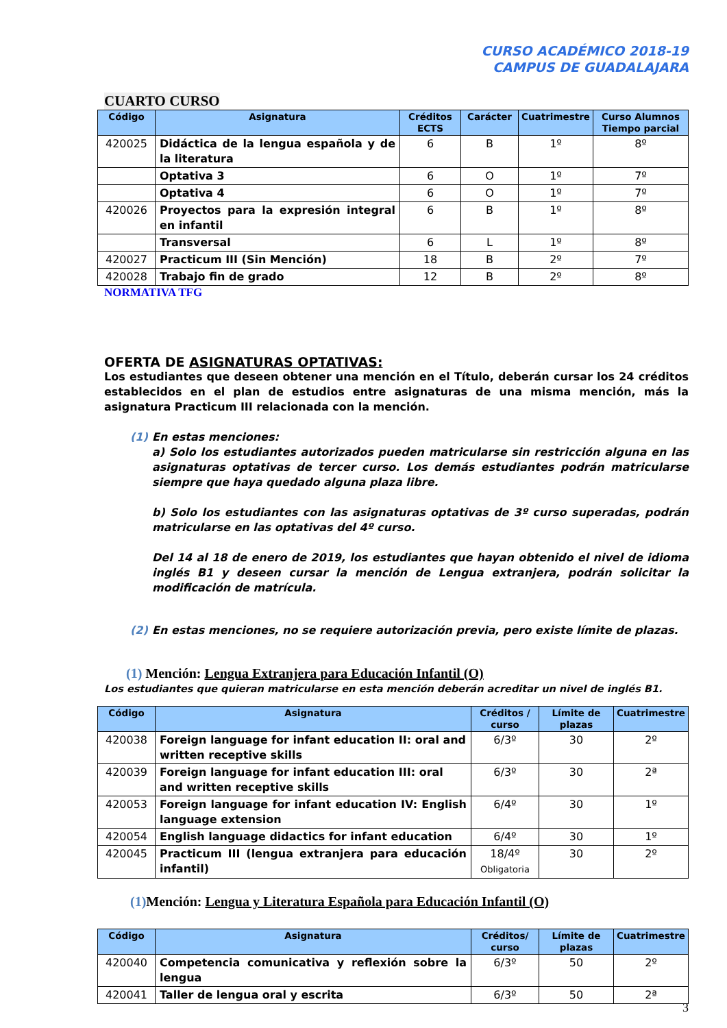CURSO ACADÉMICO 2018-19
CAMPUS DE GUADALAJARA
CUARTO CURSO
| Código | Asignatura | Créditos ECTS | Carácter | Cuatrimestre | Curso Alumnos Tiempo parcial |
| --- | --- | --- | --- | --- | --- |
| 420025 | Didáctica de la lengua española y de la literatura | 6 | B | 1º | 8º |
| | Optativa 3 | 6 | O | 1º | 7º |
| | Optativa 4 | 6 | O | 1º | 7º |
| 420026 | Proyectos para la expresión integral en infantil | 6 | B | 1º | 8º |
| | Transversal | 6 | L | 1º | 8º |
| 420027 | Practicum III (Sin Mención) | 18 | B | 2º | 7º |
| 420028 | Trabajo fin de grado | 12 | B | 2º | 8º |
NORMATIVA TFG
OFERTA DE ASIGNATURAS OPTATIVAS:
Los estudiantes que deseen obtener una mención en el Título, deberán cursar los 24 créditos establecidos en el plan de estudios entre asignaturas de una misma mención, más la asignatura Practicum III relacionada con la mención.
(1) En estas menciones:
a) Solo los estudiantes autorizados pueden matricularse sin restricción alguna en las asignaturas optativas de tercer curso. Los demás estudiantes podrán matricularse siempre que haya quedado alguna plaza libre.
b) Solo los estudiantes con las asignaturas optativas de 3º curso superadas, podrán matricularse en las optativas del 4º curso.
Del 14 al 18 de enero de 2019, los estudiantes que hayan obtenido el nivel de idioma inglés B1 y deseen cursar la mención de Lengua extranjera, podrán solicitar la modificación de matrícula.
(2) En estas menciones, no se requiere autorización previa, pero existe límite de plazas.
(1) Mención: Lengua Extranjera para Educación Infantil (O)
Los estudiantes que quieran matricularse en esta mención deberán acreditar un nivel de inglés B1.
| Código | Asignatura | Créditos / curso | Límite de plazas | Cuatrimestre |
| --- | --- | --- | --- | --- |
| 420038 | Foreign language for infant education II: oral and written receptive skills | 6/3º | 30 | 2º |
| 420039 | Foreign language for infant education III: oral and written receptive skills | 6/3º | 30 | 2ª |
| 420053 | Foreign language for infant education IV: English language extension | 6/4º | 30 | 1º |
| 420054 | English language didactics for infant education | 6/4º | 30 | 1º |
| 420045 | Practicum III (lengua extranjera para educación infantil) | 18/4º Obligatoria | 30 | 2º |
(1) Mención: Lengua y Literatura Española para Educación Infantil (O)
| Código | Asignatura | Créditos/ curso | Límite de plazas | Cuatrimestre |
| --- | --- | --- | --- | --- |
| 420040 | Competencia comunicativa y reflexión sobre la lengua | 6/3º | 50 | 2º |
| 420041 | Taller de lengua oral y escrita | 6/3º | 50 | 2ª |
3